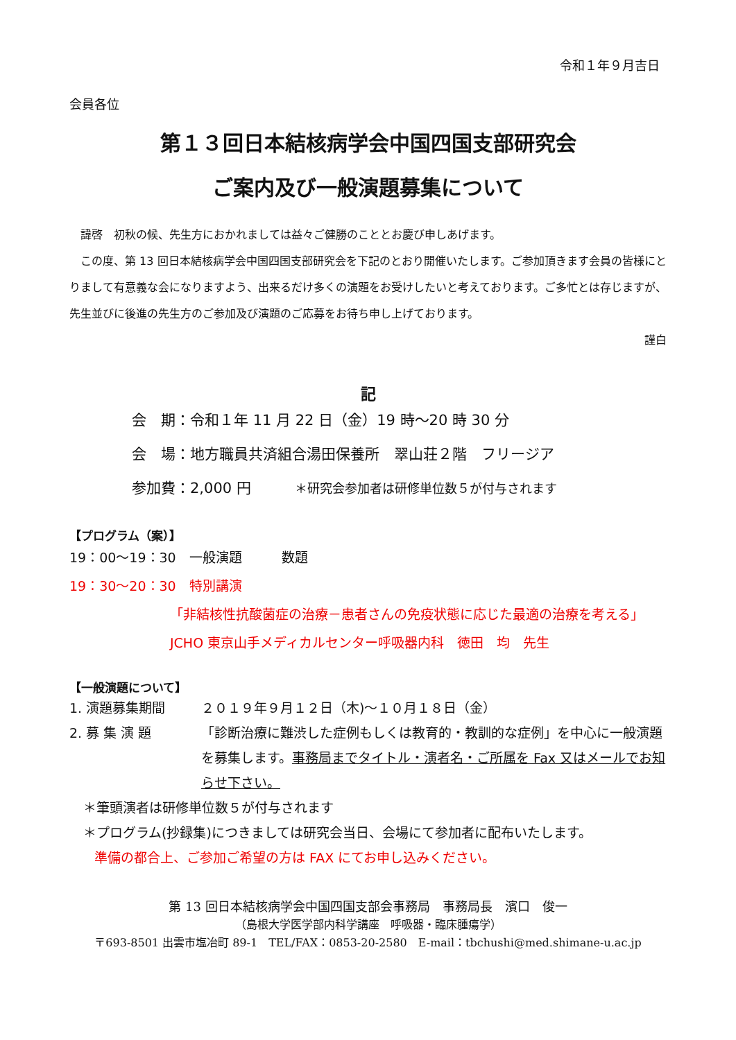令和１年９月吉日
会員各位
第１３回日本結核病学会中国四国支部研究会
ご案内及び一般演題募集について
　諱啓　初秋の候、先生方におかれましては益々ご健勝のこととお慶び申しあげます。
　この度、第 13 回日本結核病学会中国四国支部研究会を下記のとおり開催いたします。ご参加頂きます会員の皆様にとりまして有意義な会になりますよう、出来るだけ多くの演題をお受けしたいと考えております。ご多忙とは存じますが、先生並びに後進の先生方のご参加及び演題のご応募をお待ち申し上げております。
謹白
記
会　期：令和１年 11 月 22 日（金）19 時～20 時 30 分
会　場：地方職員共済組合湯田保養所　翠山荘２階　フリージア
参加費：2,000 円　　　＊研究会参加者は研修単位数５が付与されます
【プログラム（案）】
19：00～19：30　一般演題　　　数題
19：30～20：30　特別講演
「非結核性抗酸菌症の治療－患者さんの免疫状態に応じた最適の治療を考える」
JCHO 東京山手メディカルセンター呼吸器内科　徳田　均　先生
【一般演題について】
1. 演題募集期間 ２０１９年９月１２日（木)～１０月１８日（金）
2. 募 集 演 題 「診断治療に難渋した症例もしくは教育的・教訓的な症例」を中心に一般演題を募集します。事務局までタイトル・演者名・ご所属を Fax 又はメールでお知らせ下さい。
＊筆頭演者は研修単位数５が付与されます
＊プログラム(抄録集)につきましては研究会当日、会場にて参加者に配布いたします。
準備の都合上、ご参加ご希望の方は FAX にてお申し込みください。
第 13 回日本結核病学会中国四国支部会事務局　事務局長　濱口　俊一
（島根大学医学部内科学講座　呼吸器・臨床腫瘍学）
〒693-8501 出雲市塩冶町 89-1　TEL/FAX：0853-20-2580　E-mail：tbchushi@med.shimane-u.ac.jp